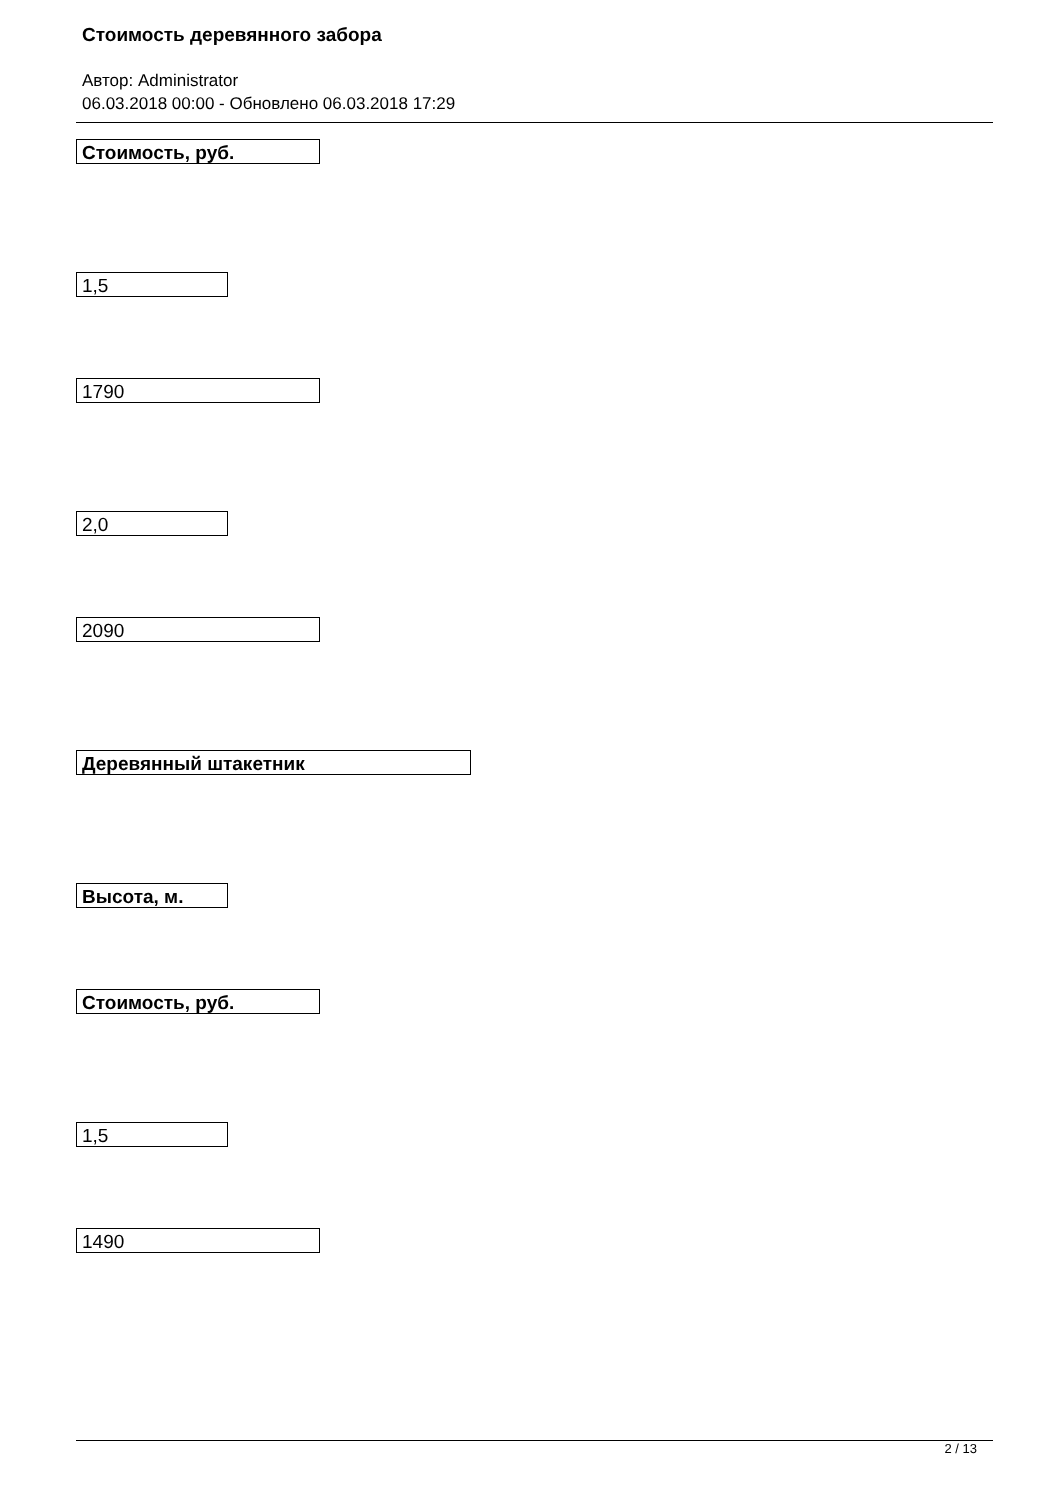Стоимость деревянного забора
Автор: Administrator
06.03.2018 00:00 - Обновлено 06.03.2018 17:29
Стоимость, руб.
1,5
1790
2,0
2090
Деревянный штакетник
Высота, м.
Стоимость, руб.
1,5
1490
2 / 13